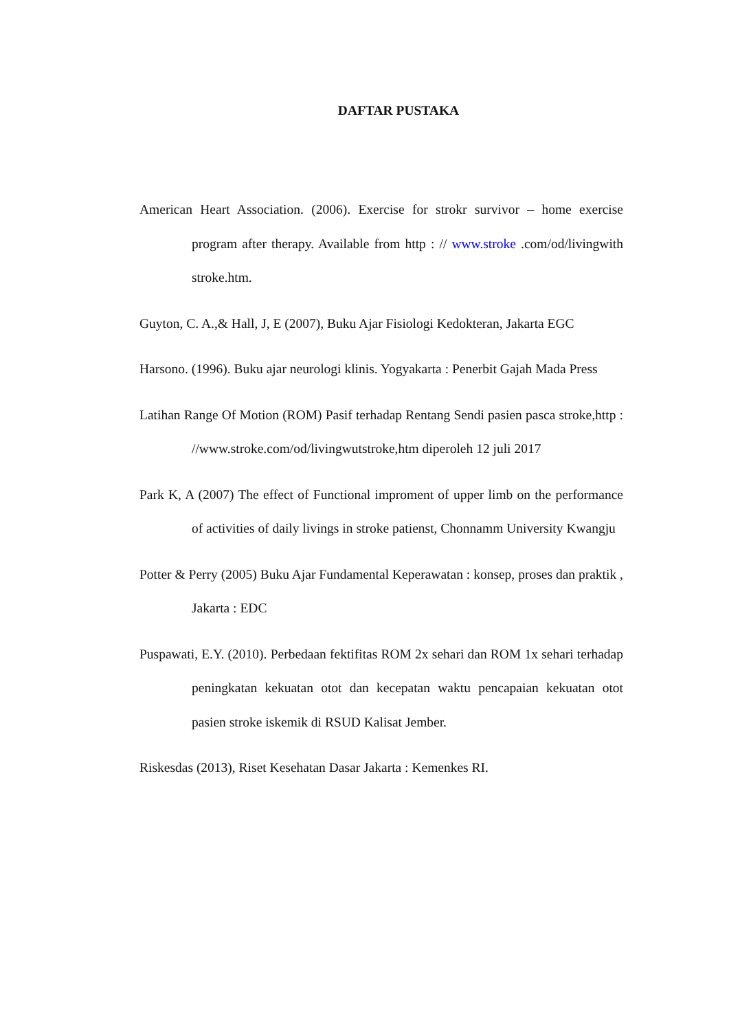DAFTAR PUSTAKA
American Heart Association. (2006). Exercise for strokr survivor – home exercise program after therapy. Available from http : // www.stroke .com/od/livingwith stroke.htm.
Guyton, C. A.,& Hall, J, E (2007), Buku Ajar Fisiologi Kedokteran, Jakarta EGC
Harsono. (1996). Buku ajar neurologi klinis. Yogyakarta : Penerbit Gajah Mada Press
Latihan Range Of Motion (ROM) Pasif terhadap Rentang Sendi pasien pasca stroke,http : //www.stroke.com/od/livingwutstroke,htm diperoleh 12 juli 2017
Park K, A (2007) The effect of Functional improment of upper limb on the performance of activities of daily livings in stroke patienst, Chonnamm University Kwangju
Potter & Perry (2005) Buku Ajar Fundamental Keperawatan : konsep, proses dan praktik , Jakarta : EDC
Puspawati, E.Y. (2010). Perbedaan fektifitas ROM 2x sehari dan ROM 1x sehari terhadap peningkatan kekuatan otot dan kecepatan waktu pencapaian kekuatan otot pasien stroke iskemik di RSUD Kalisat Jember.
Riskesdas (2013), Riset Kesehatan Dasar Jakarta : Kemenkes RI.